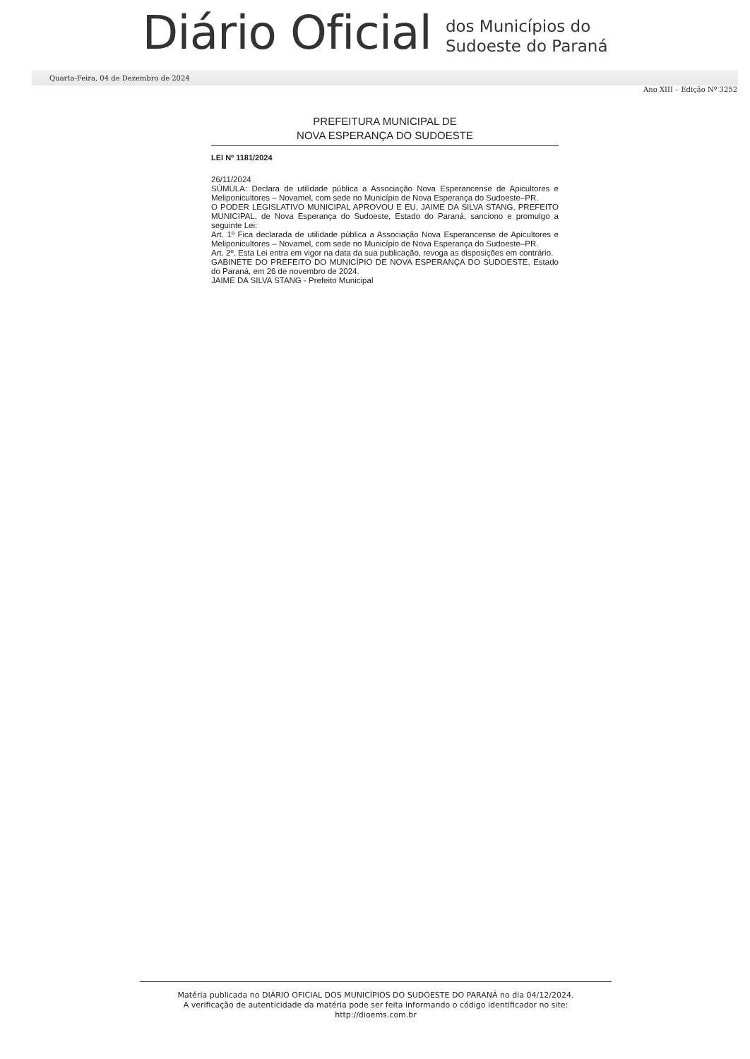Diário Oficial
dos Municípios do
Sudoeste do Paraná
Quarta-Feira, 04 de Dezembro de 2024
Ano XIII – Edição Nº 3252
PREFEITURA MUNICIPAL DE
NOVA ESPERANÇA DO SUDOESTE
LEI Nº 1181/2024
26/11/2024
SÚMULA: Declara de utilidade pública a Associação Nova Esperancense de Apicultores e Meliponicultores – Novamel, com sede no Município de Nova Esperança do Sudoeste–PR.
O PODER LEGISLATIVO MUNICIPAL APROVOU E EU, JAIME DA SILVA STANG, PREFEITO MUNICIPAL, de Nova Esperança do Sudoeste, Estado do Paraná, sanciono e promulgo a seguinte Lei:
Art. 1º Fica declarada de utilidade pública a Associação Nova Esperancense de Apicultores e Meliponicultores – Novamel, com sede no Município de Nova Esperança do Sudoeste–PR.
Art. 2º. Esta Lei entra em vigor na data da sua publicação, revoga as disposições em contrário.
GABINETE DO PREFEITO DO MUNICÍPIO DE NOVA ESPERANÇA DO SUDOESTE, Estado do Paraná, em 26 de novembro de 2024.
JAIME DA SILVA STANG - Prefeito Municipal
Matéria publicada no DIÁRIO OFICIAL DOS MUNICÍPIOS DO SUDOESTE DO PARANÁ no dia 04/12/2024.
A verificação de autenticidade da matéria pode ser feita informando o código identificador no site:
http://dioems.com.br